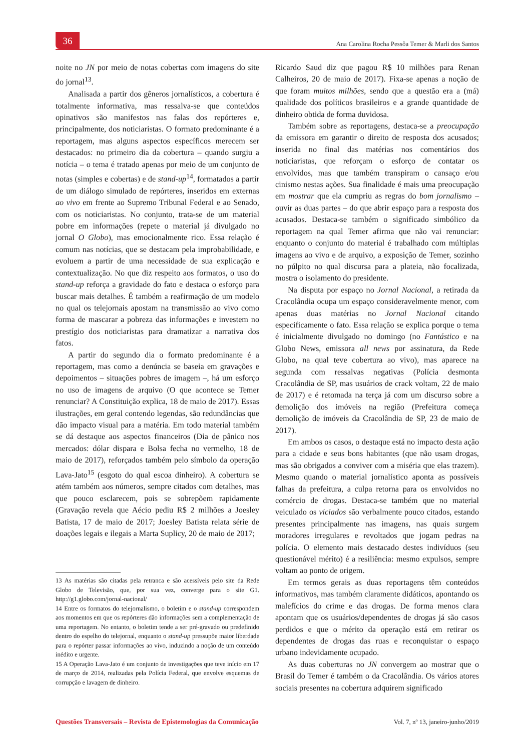36
Ana Carolina Rocha Pessôa Temer & Marli dos Santos
noite no JN por meio de notas cobertas com imagens do site do jornal<sup>13</sup>.
Analisada a partir dos gêneros jornalísticos, a cobertura é totalmente informativa, mas ressalva-se que conteúdos opinativos são manifestos nas falas dos repórteres e, principalmente, dos noticiaristas. O formato predominante é a reportagem, mas alguns aspectos específicos merecem ser destacados: no primeiro dia da cobertura – quando surgiu a notícia – o tema é tratado apenas por meio de um conjunto de notas (simples e cobertas) e de stand-up<sup>14</sup>, formatados a partir de um diálogo simulado de repórteres, inseridos em externas ao vivo em frente ao Supremo Tribunal Federal e ao Senado, com os noticiaristas. No conjunto, trata-se de um material pobre em informações (repete o material já divulgado no jornal O Globo), mas emocionalmente rico. Essa relação é comum nas notícias, que se destacam pela improbabilidade, e evoluem a partir de uma necessidade de sua explicação e contextualização. No que diz respeito aos formatos, o uso do stand-up reforça a gravidade do fato e destaca o esforço para buscar mais detalhes. É também a reafirmação de um modelo no qual os telejornais apostam na transmissão ao vivo como forma de mascarar a pobreza das informações e investem no prestígio dos noticiaristas para dramatizar a narrativa dos fatos.
A partir do segundo dia o formato predominante é a reportagem, mas como a denúncia se baseia em gravações e depoimentos – situações pobres de imagem –, há um esforço no uso de imagens de arquivo (O que acontece se Temer renunciar? A Constituição explica, 18 de maio de 2017). Essas ilustrações, em geral contendo legendas, são redundâncias que dão impacto visual para a matéria. Em todo material também se dá destaque aos aspectos financeiros (Dia de pânico nos mercados: dólar dispara e Bolsa fecha no vermelho, 18 de maio de 2017), reforçados também pelo símbolo da operação Lava-Jato<sup>15</sup> (esgoto do qual escoa dinheiro). A cobertura se atém também aos números, sempre citados com detalhes, mas que pouco esclarecem, pois se sobrepõem rapidamente (Gravação revela que Aécio pediu R$ 2 milhões a Joesley Batista, 17 de maio de 2017; Joesley Batista relata série de doações legais e ilegais a Marta Suplicy, 20 de maio de 2017;
13 As matérias são citadas pela retranca e são acessíveis pelo site da Rede Globo de Televisão, que, por sua vez, converge para o site G1. http://g1.globo.com/jornal-nacional/
14 Entre os formatos do telejornalismo, o boletim e o stand-up correspondem aos momentos em que os repórteres dão informações sem a complementação de uma reportagem. No entanto, o boletim tende a ser pré-gravado ou predefinido dentro do espelho do telejornal, enquanto o stand-up pressupõe maior liberdade para o repórter passar informações ao vivo, induzindo a noção de um conteúdo inédito e urgente.
15 A Operação Lava-Jato é um conjunto de investigações que teve início em 17 de março de 2014, realizadas pela Polícia Federal, que envolve esquemas de corrupção e lavagem de dinheiro.
Ricardo Saud diz que pagou R$ 10 milhões para Renan Calheiros, 20 de maio de 2017). Fixa-se apenas a noção de que foram muitos milhões, sendo que a questão era a (má) qualidade dos políticos brasileiros e a grande quantidade de dinheiro obtida de forma duvidosa.
Também sobre as reportagens, destaca-se a preocupação da emissora em garantir o direito de resposta dos acusados; inserida no final das matérias nos comentários dos noticiaristas, que reforçam o esforço de contatar os envolvidos, mas que também transpiram o cansaço e/ou cinismo nestas ações. Sua finalidade é mais uma preocupação em mostrar que ela cumpriu as regras do bom jornalismo – ouvir as duas partes – do que abrir espaço para a resposta dos acusados. Destaca-se também o significado simbólico da reportagem na qual Temer afirma que não vai renunciar: enquanto o conjunto do material é trabalhado com múltiplas imagens ao vivo e de arquivo, a exposição de Temer, sozinho no púlpito no qual discursa para a plateia, não focalizada, mostra o isolamento do presidente.
Na disputa por espaço no Jornal Nacional, a retirada da Cracolândia ocupa um espaço consideravelmente menor, com apenas duas matérias no Jornal Nacional citando especificamente o fato. Essa relação se explica porque o tema é inicialmente divulgado no domingo (no Fantástico e na Globo News, emissora all news por assinatura, da Rede Globo, na qual teve cobertura ao vivo), mas aparece na segunda com ressalvas negativas (Polícia desmonta Cracolândia de SP, mas usuários de crack voltam, 22 de maio de 2017) e é retomada na terça já com um discurso sobre a demolição dos imóveis na região (Prefeitura começa demolição de imóveis da Cracolândia de SP, 23 de maio de 2017).
Em ambos os casos, o destaque está no impacto desta ação para a cidade e seus bons habitantes (que não usam drogas, mas são obrigados a conviver com a miséria que elas trazem). Mesmo quando o material jornalístico aponta as possíveis falhas da prefeitura, a culpa retorna para os envolvidos no comércio de drogas. Destaca-se também que no material veiculado os viciados são verbalmente pouco citados, estando presentes principalmente nas imagens, nas quais surgem moradores irregulares e revoltados que jogam pedras na polícia. O elemento mais destacado destes indivíduos (seu questionável mérito) é a resiliência: mesmo expulsos, sempre voltam ao ponto de origem.
Em termos gerais as duas reportagens têm conteúdos informativos, mas também claramente didáticos, apontando os malefícios do crime e das drogas. De forma menos clara apontam que os usuários/dependentes de drogas já são casos perdidos e que o mérito da operação está em retirar os dependentes de drogas das ruas e reconquistar o espaço urbano indevidamente ocupado.
As duas coberturas no JN convergem ao mostrar que o Brasil do Temer é também o da Cracolândia. Os vários atores sociais presentes na cobertura adquirem significado
Questões Transversais – Revista de Epistemologias da Comunicação Vol. 7, nº 13, janeiro-junho/2019